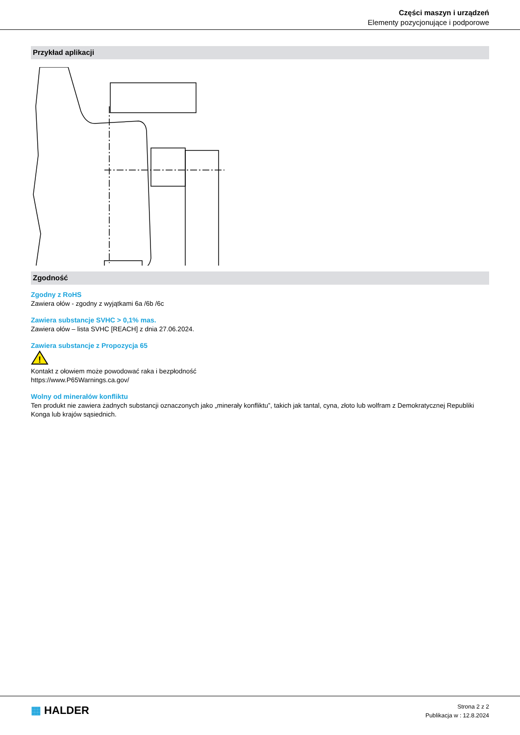Części maszyn i urządzeń
Elementy pozycjonujące i podporowe
Przykład aplikacji
Zgodność
Zgodny z RoHS
Zawiera ołów - zgodny z wyjątkami 6a /6b /6c
Zawiera substancje SVHC > 0,1% mas.
Zawiera ołów – lista SVHC [REACH] z dnia 27.06.2024.
Zawiera substancje z Propozycja 65
!
Kontakt z ołowiem może powodować raka i bezpłodność
https://www.P65Warnings.ca.gov/
Wolny od minerałów konfliktu
Ten produkt nie zawiera żadnych substancji oznaczonych jako „minerały konfliktu”, takich jak tantal, cyna, złoto lub wolfram z Demokratycznej Republiki Konga lub krajów sąsiednich.
▦ HALDER
Strona 2 z 2
Publikacja w : 12.8.2024